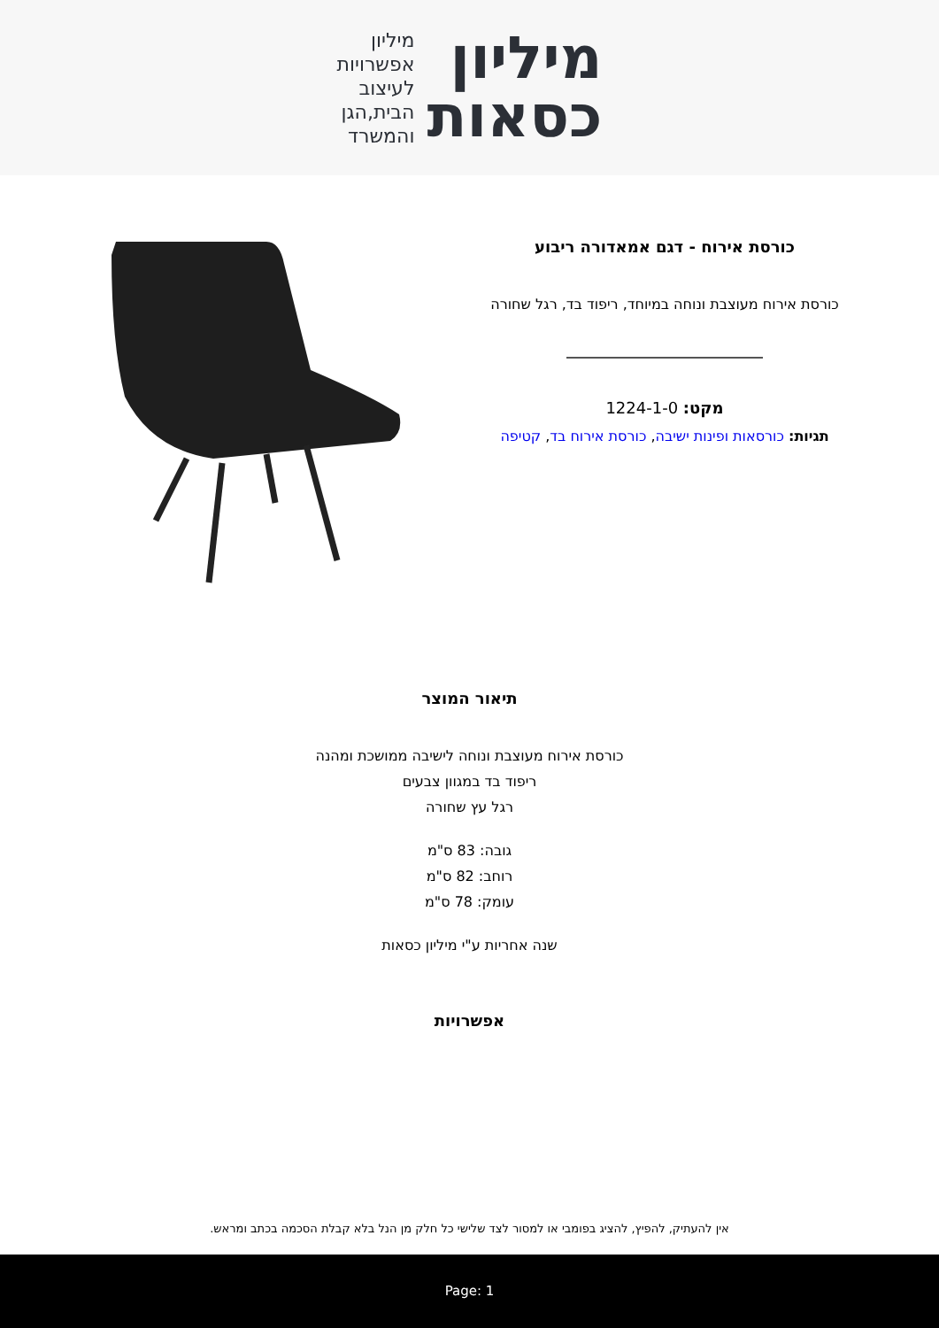מיליון
כסאות
מיליון
אפשרויות
לעיצוב
הבית,הגן
והמשרד
כורסת אירוח - דגם אמאדורה ריבוע
כורסת אירוח מעוצבת ונוחה במיוחד, ריפוד בד, רגל שחורה
מקט: 1224-1-0
תגיות: כורסאות ופינות ישיבה, כורסת אירוח בד, קטיפה
תיאור המוצר
כורסת אירוח מעוצבת ונוחה לישיבה ממושכת ומהנה
ריפוד בד במגוון צבעים
רגל עץ שחורה
גובה: 83 ס"מ
רוחב: 82 ס"מ
עומק: 78 ס"מ
שנה אחריות ע"י מיליון כסאות
אפשרויות
אין להעתיק, להפיץ, להציג בפומבי או למסור לצד שלישי כל חלק מן הנל בלא קבלת הסכמה בכתב ומראש.
Page: 1